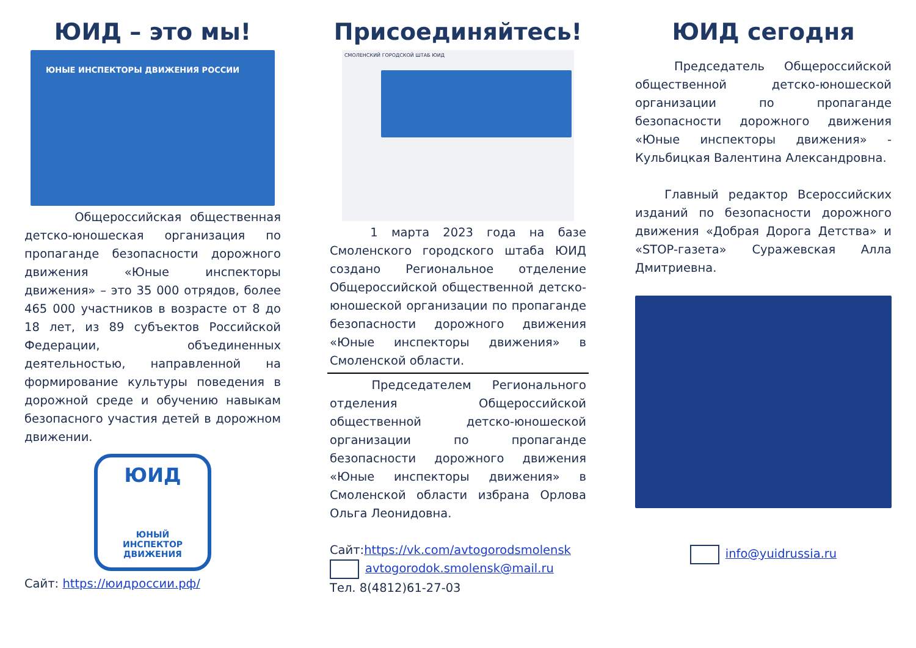ЮИД – это мы!
ЮНЫЕ ИНСПЕКТОРЫ ДВИЖЕНИЯ РОССИИ
Общероссийская общественная детско-юношеская организация по пропаганде безопасности дорожного движения «Юные инспекторы движения» – это 35 000 отрядов, более 465 000 участников в возрасте от 8 до 18 лет, из 89 субъектов Российской Федерации, объединенных деятельностью, направленной на формирование культуры поведения в дорожной среде и обучению навыкам безопасного участия детей в дорожном движении.
ЮИД
ЮНЫЙ
ИНСПЕКТОР
ДВИЖЕНИЯ
Сайт: https://юидроссии.рф/
Присоединяйтесь!
СМОЛЕНСКИЙ ГОРОДСКОЙ ШТАБ ЮИД
1 марта 2023 года на базе Смоленского городского штаба ЮИД создано Региональное отделение Общероссийской общественной детско-юношеской организации по пропаганде безопасности дорожного движения «Юные инспекторы движения» в Смоленской области.
Председателем Регионального отделения Общероссийской общественной детско-юношеской организации по пропаганде безопасности дорожного движения «Юные инспекторы движения» в Смоленской области избрана Орлова Ольга Леонидовна.
Сайт:https://vk.com/avtogorodsmolensk
avtogorodok.smolensk@mail.ru
Тел. 8(4812)61-27-03
ЮИД сегодня
Председатель Общероссийской общественной детско-юношеской организации по пропаганде безопасности дорожного движения «Юные инспекторы движения» - Кульбицкая Валентина Александровна.
Главный редактор Всероссийских изданий по безопасности дорожного движения «Добрая Дорога Детства» и «STOP-газета» Суражевская Алла Дмитриевна.
info@yuidrussia.ru